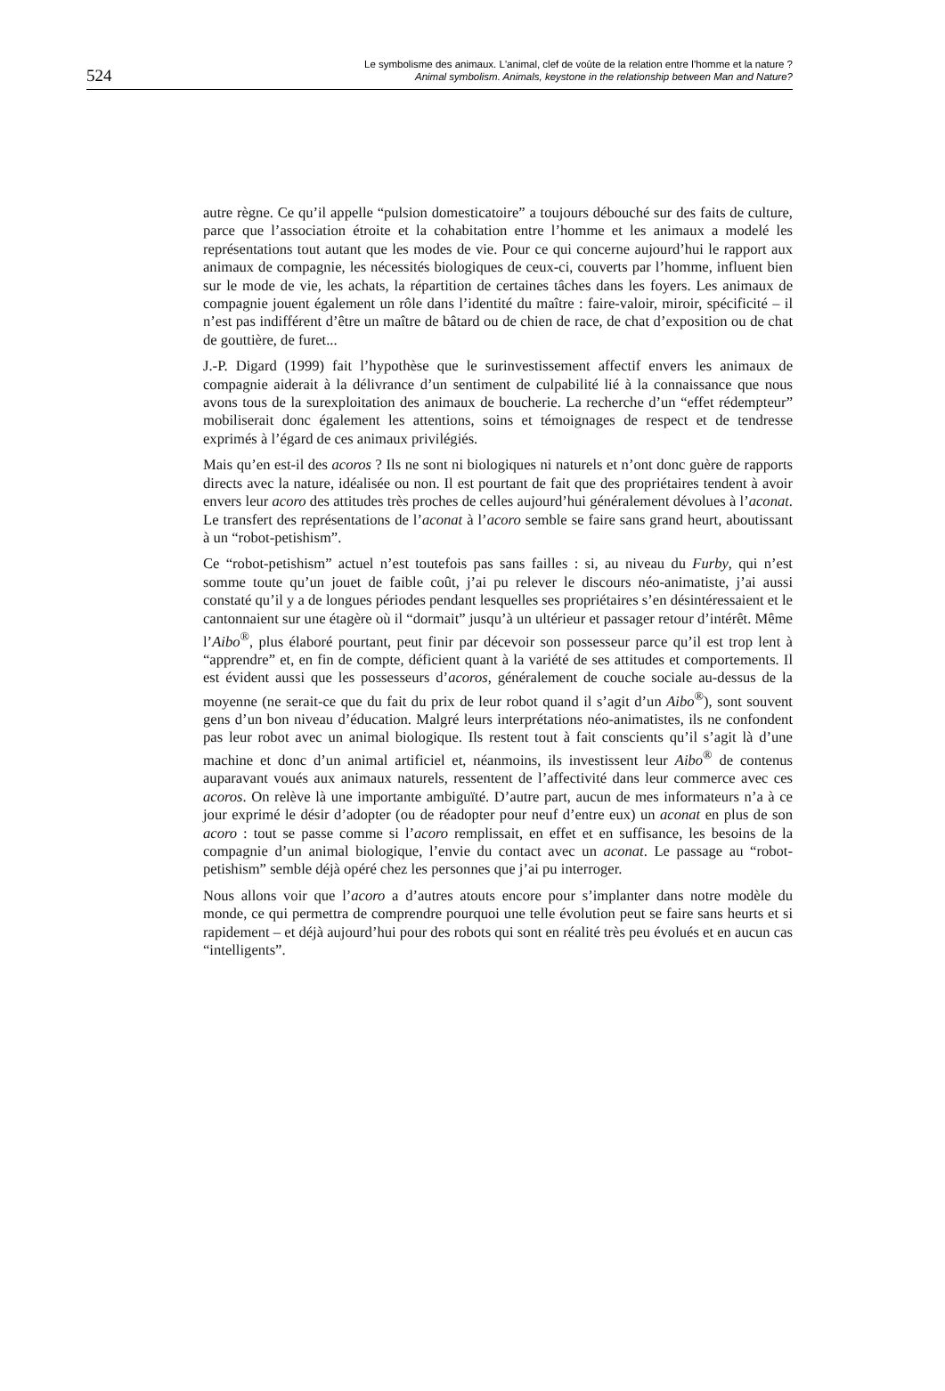524
Le symbolisme des animaux. L'animal, clef de voûte de la relation entre l’homme et la nature ?
Animal symbolism. Animals, keystone in the relationship between Man and Nature?
autre règne. Ce qu’il appelle “pulsion domesticatoire” a toujours débouché sur des faits de culture, parce que l’association étroite et la cohabitation entre l’homme et les animaux a modelé les représentations tout autant que les modes de vie. Pour ce qui concerne aujourd’hui le rapport aux animaux de compagnie, les nécessités biologiques de ceux-ci, couverts par l’homme, influent bien sur le mode de vie, les achats, la répartition de certaines tâches dans les foyers. Les animaux de compagnie jouent également un rôle dans l’identité du maître : faire-valoir, miroir, spécificité – il n’est pas indifférent d’être un maître de bâtard ou de chien de race, de chat d’exposition ou de chat de gouttière, de furet...
J.-P. Digard (1999) fait l’hypothèse que le surinvestissement affectif envers les animaux de compagnie aiderait à la délivrance d’un sentiment de culpabilité lié à la connaissance que nous avons tous de la surexploitation des animaux de boucherie. La recherche d’un “effet rédempteur” mobiliserait donc également les attentions, soins et témoignages de respect et de tendresse exprimés à l’égard de ces animaux privilégiés.
Mais qu’en est-il des acoros ? Ils ne sont ni biologiques ni naturels et n’ont donc guère de rapports directs avec la nature, idéalisée ou non. Il est pourtant de fait que des propriétaires tendent à avoir envers leur acoro des attitudes très proches de celles aujourd’hui généralement dévolues à l’aconat. Le transfert des représentations de l’aconat à l’acoro semble se faire sans grand heurt, aboutissant à un “robot-petishism”.
Ce “robot-petishism” actuel n’est toutefois pas sans failles : si, au niveau du Furby, qui n’est somme toute qu’un jouet de faible coût, j’ai pu relever le discours néo-animatiste, j’ai aussi constaté qu’il y a de longues périodes pendant lesquelles ses propriétaires s’en désintéressaient et le cantonnaient sur une étagère où il “dormait” jusqu’à un ultérieur et passager retour d’intérêt. Même l’Aibo<sup>®</sup>, plus élaboré pourtant, peut finir par décevoir son possesseur parce qu’il est trop lent à “apprendre” et, en fin de compte, déficient quant à la variété de ses attitudes et comportements. Il est évident aussi que les possesseurs d’acoros, généralement de couche sociale au-dessus de la moyenne (ne serait-ce que du fait du prix de leur robot quand il s’agit d’un Aibo<sup>®</sup>), sont souvent gens d’un bon niveau d’éducation. Malgré leurs interprétations néo-animatistes, ils ne confondent pas leur robot avec un animal biologique. Ils restent tout à fait conscients qu’il s’agit là d’une machine et donc d’un animal artificiel et, néanmoins, ils investissent leur Aibo<sup>®</sup> de contenus auparavant voués aux animaux naturels, ressentent de l’affectivité dans leur commerce avec ces acoros. On relève là une importante ambiguïté. D’autre part, aucun de mes informateurs n’a à ce jour exprimé le désir d’adopter (ou de réadopter pour neuf d’entre eux) un aconat en plus de son acoro : tout se passe comme si l’acoro remplissait, en effet et en suffisance, les besoins de la compagnie d’un animal biologique, l’envie du contact avec un aconat. Le passage au “robot-petishism” semble déjà opéré chez les personnes que j’ai pu interroger.
Nous allons voir que l’acoro a d’autres atouts encore pour s’implanter dans notre modèle du monde, ce qui permettra de comprendre pourquoi une telle évolution peut se faire sans heurts et si rapidement – et déjà aujourd’hui pour des robots qui sont en réalité très peu évolués et en aucun cas “intelligents”.